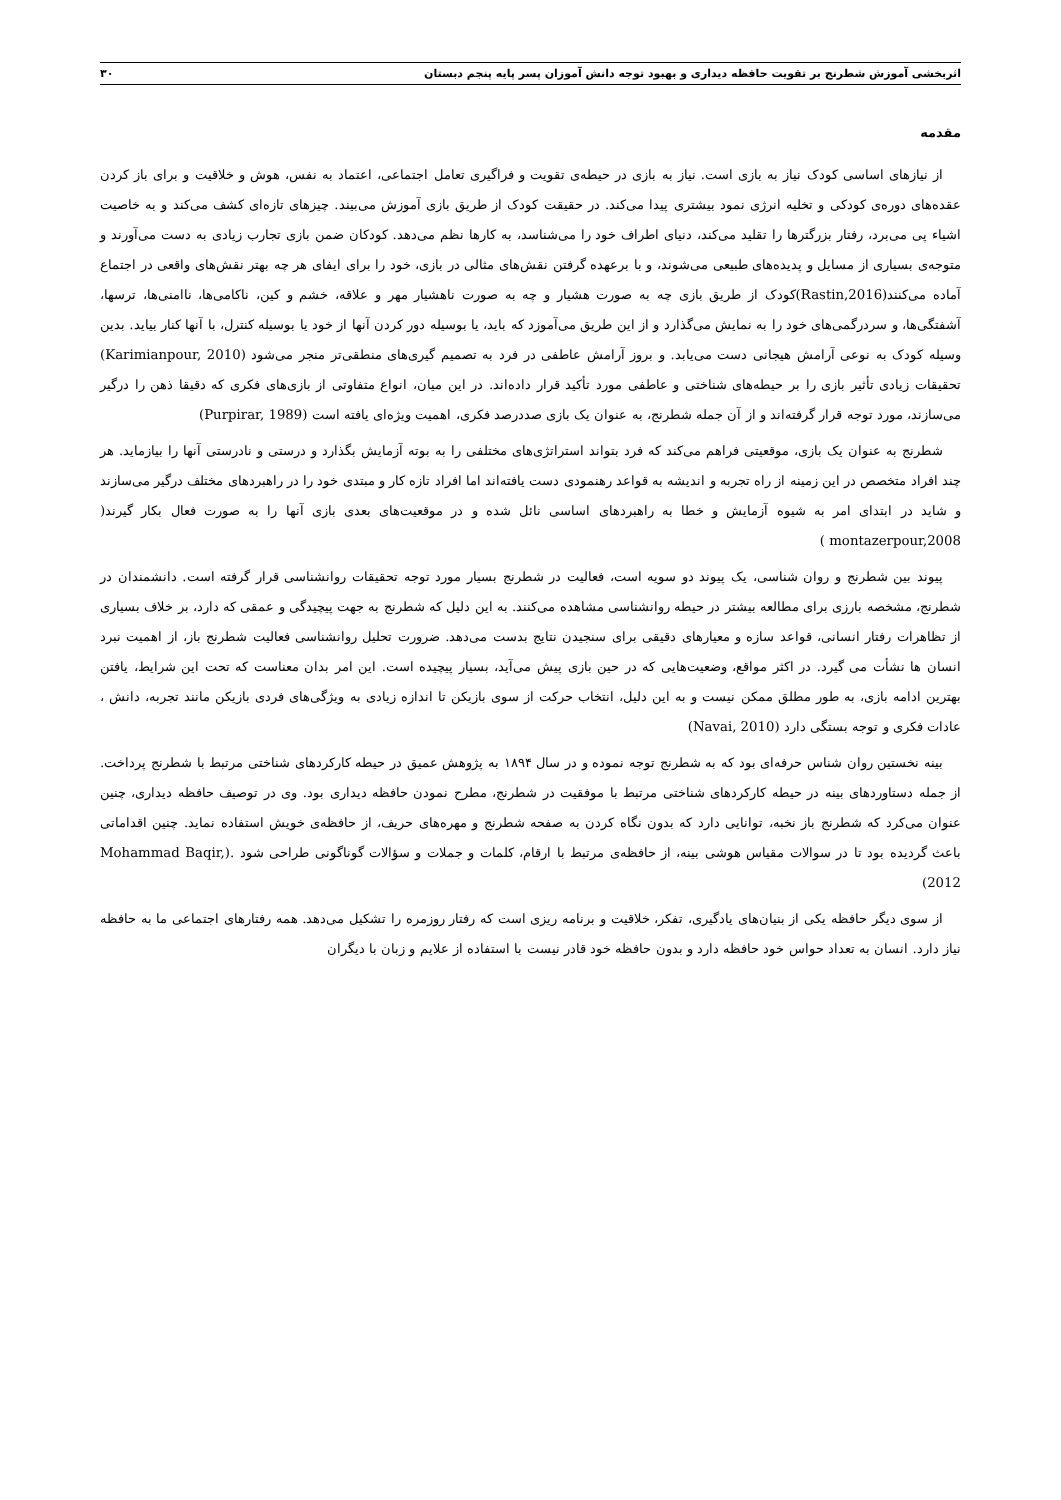اثربخشی آموزش شطرنج بر تقویت حافظه دیداری و بهبود توجه دانش آموزان پسر پایه پنجم دبستان ۳۰
مقدمه
از نیازهای اساسی کودک نیاز به بازی است. نیاز به بازی در حیطه‌ی تقویت و فراگیری تعامل اجتماعی، اعتماد به نفس، هوش و خلاقیت و برای باز کردن عقده‌های دوره‌ی کودکی و تخلیه انرژی نمود بیشتری پیدا می‌کند. در حقیقت کودک از طریق بازی آموزش می‌بیند. چیزهای تازه‌ای کشف می‌کند و به خاصیت اشیاء پی می‌برد، رفتار بزرگترها را تقلید می‌کند، دنیای اطراف خود را می‌شناسد، به کارها نظم می‌دهد. کودکان ضمن بازی تجارب زیادی به دست می‌آورند و متوجه‌ی بسیاری از مسایل و پدیده‌های طبیعی می‌شوند، و با برعهده گرفتن نقش‌های مثالی در بازی، خود را برای ایفای هر چه بهتر نقش‌های واقعی در اجتماع آماده می‌کنند(Rastin,2016)کودک از طریق بازی چه به صورت هشیار و چه به صورت ناهشیار مهر و علاقه، خشم و کین، ناکامی‌ها، ناامنی‌ها، ترسها، آشفتگی‌ها، و سردرگمی‌های خود را به نمایش می‌گذارد و از این طریق می‌آموزد که باید، یا بوسیله دور کردن آنها از خود یا بوسیله کنترل، با آنها کنار بیاید. بدین وسیله کودک به نوعی آرامش هیجانی دست می‌یابد. و بروز آرامش عاطفی در فرد به تصمیم گیری‌های منطقی‌تر منجر می‌شود (Karimianpour, 2010) تحقیقات زیادی تأثیر بازی را بر حیطه‌های شناختی و عاطفی مورد تأکید قرار داده‌اند. در این میان، انواع متفاوتی از بازی‌های فکری که دقیقا ذهن را درگیر می‌سازند، مورد توجه قرار گرفته‌اند و از آن جمله شطرنج، به عنوان یک بازی صددرصد فکری، اهمیت ویژه‌ای یافته است (Purpirar, 1989)
شطرنج به عنوان یک بازی، موقعیتی فراهم می‌کند که فرد بتواند استراتژی‌های مختلفی را به بوته آزمایش بگذارد و درستی و نادرستی آنها را بیازماید. هر چند افراد متخصص در این زمینه از راه تجربه و اندیشه به قواعد رهنمودی دست یافته‌اند اما افراد تازه کار و مبتدی خود را در راهبردهای مختلف درگیر می‌سازند و شاید در ابتدای امر به شیوه آزمایش و خطا به راهبردهای اساسی نائل شده و در موقعیت‌های بعدی بازی آنها را به صورت فعال بکار گیرند( montazerpour,2008 )
پیوند بین شطرنج و روان شناسی، یک پیوند دو سویه است، فعالیت در شطرنج بسیار مورد توجه تحقیقات روانشناسی قرار گرفته است. دانشمندان در شطرنج، مشخصه بارزی برای مطالعه بیشتر در حیطه روانشناسی مشاهده می‌کنند. به این دلیل که شطرنج به جهت پیچیدگی و عمقی که دارد، بر خلاف بسیاری از تظاهرات رفتار انسانی، قواعد سازه و معیارهای دقیقی برای سنجیدن نتایج بدست می‌دهد. ضرورت تحلیل روانشناسی فعالیت شطرنج باز، از اهمیت نبرد انسان ها نشأت می گیرد. در اکثر مواقع، وضعیت‌هایی که در حین بازی پیش می‌آید، بسیار پیچیده است. این امر بدان معناست که تحت این شرایط، یافتن بهترین ادامه بازی، به طور مطلق ممکن نیست و به این دلیل، انتخاب حرکت از سوی بازیکن تا اندازه زیادی به ویژگی‌های فردی بازیکن مانند تجربه، دانش ، عادات فکری و توجه بستگی دارد (Navai, 2010)
بینه نخستین روان شناس حرفه‌ای بود که به شطرنج توجه نموده و در سال ۱۸۹۴ به پژوهش عمیق در حیطه کارکردهای شناختی مرتبط با شطرنج پرداخت. از جمله دستاوردهای بینه در حیطه کارکردهای شناختی مرتبط با موفقیت در شطرنج، مطرح نمودن حافظه دیداری بود. وی در توصیف حافظه دیداری، چنین عنوان می‌کرد که شطرنج باز نخبه، توانایی دارد که بدون نگاه کردن به صفحه شطرنج و مهره‌های حریف، از حافظه‌ی خویش استفاده نماید. چنین اقداماتی باعث گردیده بود تا در سوالات مقیاس هوشی بینه، از حافظه‌ی مرتبط با ارقام، کلمات و جملات و سؤالات گوناگونی طراحی شود .(Mohammad Baqir, 2012)
از سوی دیگر حافظه یکی از بنیان‌های یادگیری، تفکر، خلاقیت و برنامه ریزی است که رفتار روزمره را تشکیل می‌دهد. همه رفتارهای اجتماعی ما به حافظه نیاز دارد. انسان به تعداد حواس خود حافظه دارد و بدون حافظه خود قادر نیست با استفاده از علایم و زبان با دیگران